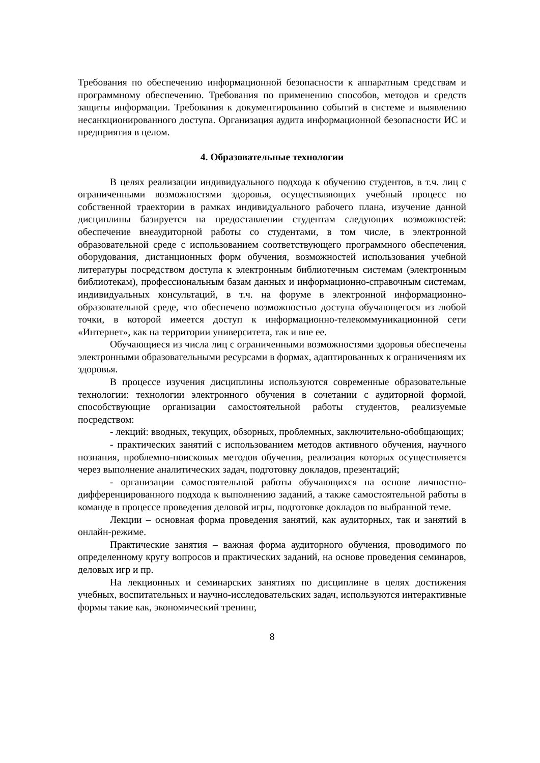Требования по обеспечению информационной безопасности к аппаратным средствам и программному обеспечению. Требования по применению способов, методов и средств защиты информации. Требования к документированию событий в системе и выявлению несанкционированного доступа. Организация аудита информационной безопасности ИС и предприятия в целом.
4. Образовательные технологии
В целях реализации индивидуального подхода к обучению студентов, в т.ч. лиц с ограниченными возможностями здоровья, осуществляющих учебный процесс по собственной траектории в рамках индивидуального рабочего плана, изучение данной дисциплины базируется на предоставлении студентам следующих возможностей: обеспечение внеаудиторной работы со студентами, в том числе, в электронной образовательной среде с использованием соответствующего программного обеспечения, оборудования, дистанционных форм обучения, возможностей использования учебной литературы посредством доступа к электронным библиотечным системам (электронным библиотекам), профессиональным базам данных и информационно-справочным системам, индивидуальных консультаций, в т.ч. на форуме в электронной информационно-образовательной среде, что обеспечено возможностью доступа обучающегося из любой точки, в которой имеется доступ к информационно-телекоммуникационной сети «Интернет», как на территории университета, так и вне ее.
Обучающиеся из числа лиц с ограниченными возможностями здоровья обеспечены электронными образовательными ресурсами в формах, адаптированных к ограничениям их здоровья.
В процессе изучения дисциплины используются современные образовательные технологии: технологии электронного обучения в сочетании с аудиторной формой, способствующие организации самостоятельной работы студентов, реализуемые посредством:
- лекций: вводных, текущих, обзорных, проблемных, заключительно-обобщающих;
- практических занятий с использованием методов активного обучения, научного познания, проблемно-поисковых методов обучения, реализация которых осуществляется через выполнение аналитических задач, подготовку докладов, презентаций;
- организации самостоятельной работы обучающихся на основе личностно-дифференцированного подхода к выполнению заданий, а также самостоятельной работы в команде в процессе проведения деловой игры, подготовке докладов по выбранной теме.
Лекции – основная форма проведения занятий, как аудиторных, так и занятий в онлайн-режиме.
Практические занятия – важная форма аудиторного обучения, проводимого по определенному кругу вопросов и практических заданий, на основе проведения семинаров, деловых игр и пр.
На лекционных и семинарских занятиях по дисциплине в целях достижения учебных, воспитательных и научно-исследовательских задач, используются интерактивные формы такие как, экономический тренинг,
8